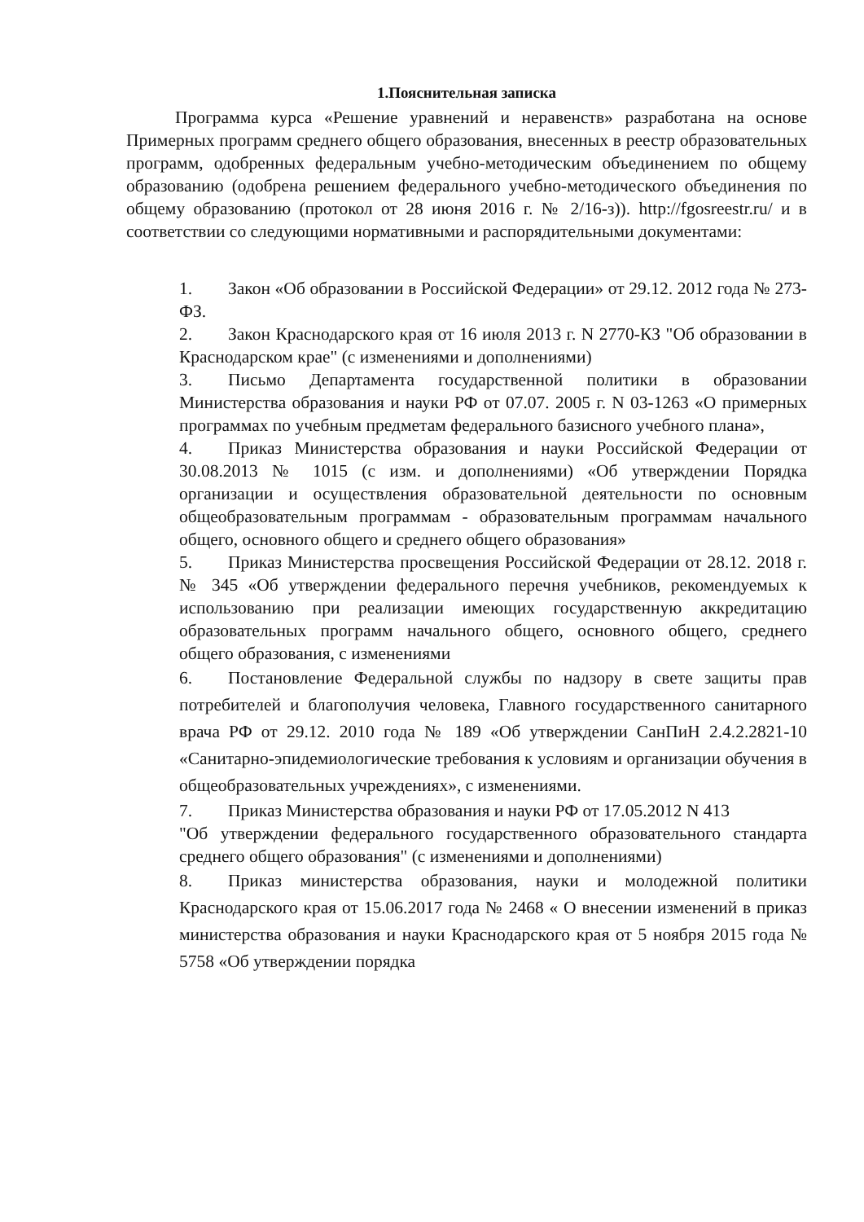1.Пояснительная записка
Программа курса «Решение уравнений и неравенств» разработана на основе Примерных программ среднего общего образования, внесенных в реестр образовательных программ, одобренных федеральным учебно-методическим объединением по общему образованию (одобрена решением федерального учебно-методического объединения по общему образованию (протокол от 28 июня 2016 г. № 2/16-з)). http://fgosreestr.ru/ и в соответствии со следующими нормативными и распорядительными документами:
1. Закон «Об образовании в Российской Федерации» от 29.12. 2012 года № 273-ФЗ.
2. Закон Краснодарского края от 16 июля 2013 г. N 2770-КЗ "Об образовании в Краснодарском крае" (с изменениями и дополнениями)
3. Письмо Департамента государственной политики в образовании Министерства образования и науки РФ от 07.07. 2005 г. N 03-1263 «О примерных программах по учебным предметам федерального базисного учебного плана»,
4. Приказ Министерства образования и науки Российской Федерации от 30.08.2013 № 1015 (с изм. и дополнениями) «Об утверждении Порядка организации и осуществления образовательной деятельности по основным общеобразовательным программам - образовательным программам начального общего, основного общего и среднего общего образования»
5. Приказ Министерства просвещения Российской Федерации от 28.12. 2018 г. № 345 «Об утверждении федерального перечня учебников, рекомендуемых к использованию при реализации имеющих государственную аккредитацию образовательных программ начального общего, основного общего, среднего общего образования, с изменениями
6. Постановление Федеральной службы по надзору в свете защиты прав потребителей и благополучия человека, Главного государственного санитарного врача РФ от 29.12. 2010 года № 189 «Об утверждении СанПиН 2.4.2.2821-10 «Санитарно-эпидемиологические требования к условиям и организации обучения в общеобразовательных учреждениях», с изменениями.
7. Приказ Министерства образования и науки РФ от 17.05.2012 N 413
"Об утверждении федерального государственного образовательного стандарта среднего общего образования" (с изменениями и дополнениями)
8. Приказ министерства образования, науки и молодежной политики Краснодарского края от 15.06.2017 года № 2468 « О внесении изменений в приказ министерства образования и науки Краснодарского края от 5 ноября 2015 года № 5758 «Об утверждении порядка